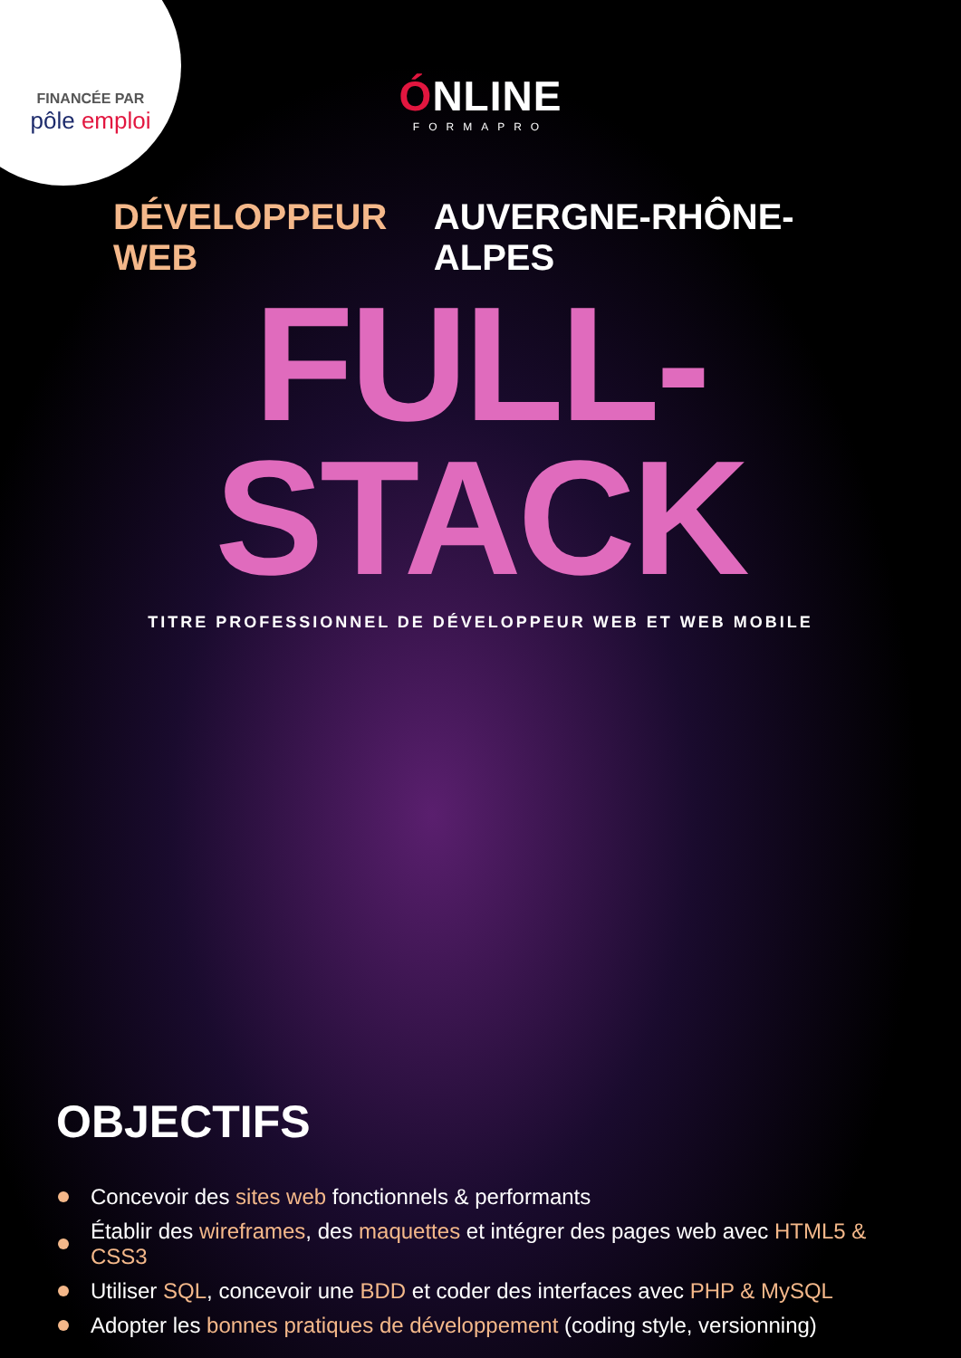FINANCÉE PAR
pôle emploi
ÓNLINE
FORMAPRO
DÉVELOPPEUR WEB AUVERGNE-RHÔNE-ALPES
FULL-STACK
TITRE PROFESSIONNEL DE DÉVELOPPEUR WEB ET WEB MOBILE
OBJECTIFS
Concevoir des sites web fonctionnels & performants
Établir des wireframes, des maquettes et intégrer des pages web avec HTML5 & CSS3
Utiliser SQL, concevoir une BDD et coder des interfaces avec PHP & MySQL
Adopter les bonnes pratiques de développement (coding style, versionning)